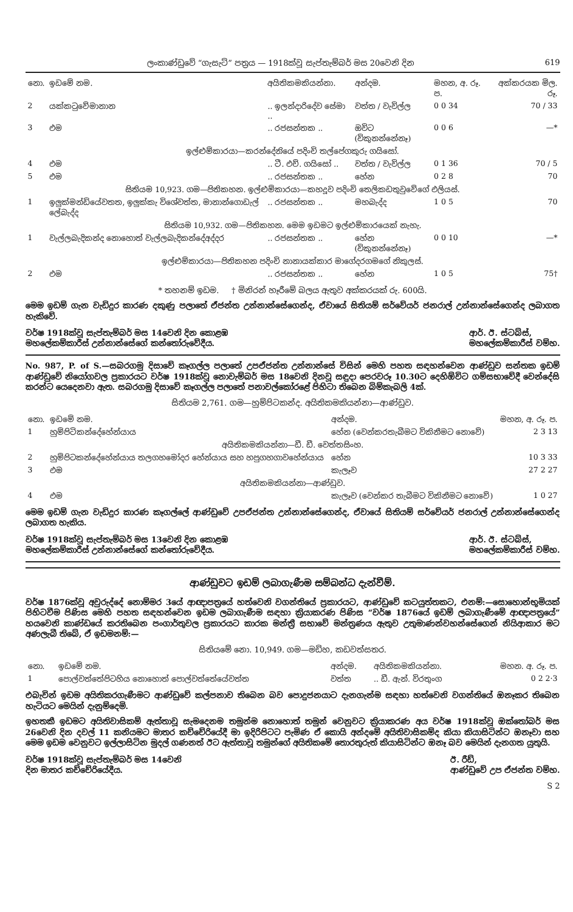ලංකාණ්ඩුවේ “ගැසැට්” පත්‍රය — 1918ක්වූ සැප්තැම්බර් මස 20වෙනි දින 619
| නො. | ඉඩමේ නම. | අයිතිකමකියන්නා. | අන්දම. | මහන, අ. රූ. ප. | අක්කරයක මිල. රූ. |
| --- | --- | --- | --- | --- | --- |
| 2 | යක්කටුවේමානාන | .. ඉලන්දාරිදේව සේමා .. | වත්ත / වැවිල්ල | 0 0 34 | 70 / 33 |
| 3 | එම | .. රජසන්තක .. | ඔවිට (විකුනන්නේනෑ) | 0 0 6 | —* |
| ඉල්ළුම්කාරයා—කරන්දේනියේ පදිංචි තල්පේගකුරු ගයිසෝ. | | | | | |
| 4 | එම | .. ටී. එච්. ගයිසෝ .. | වත්ත / වැවිල්ල | 0 1 36 | 70 / 5 |
| 5 | එම | .. රජසන්තක .. | හේන | 0 2 8 | 70 |
| සිතියම 10,923. ගම—පිතිකහන. ඉල්ළුම්කාරයා—කහදූව පදිංචි තෙලිකඩතුවුවේගේ එලියස්. | | | | | |
| 1 | ඉලුක්මන්ඩියේවතත, ඉලුක්කැ විශේවත්ත, මානාන්ගොඩැල් ලේබැද්ද | .. රජසන්තක .. | මහබැද්ද | 1 0 5 | 70 |
| සිතියම 10,932. ගම—පිතිකහන. මෙම ඉඩමට ඉල්ළුම්කාරයෙක් නැහැ. | | | | | |
| 1 | වැල්ලබැදිකන්ද නොහොත් වැල්ලබැදිකන්දේඅද්දර | .. රජසන්තක .. | හේන (විකුනන්නේනෑ) | 0 0 10 | —* |
| ඉල්ළුම්කාරයා—පිතිකහන පදිංචි නානායක්කාර මාගේදරගමගේ නිකුලස්. | | | | | |
| 2 | එම | .. රජසන්තක .. | හේන | 1 0 5 | 75† |
* තහනම් ඉඩම. † මිනිරන් හෑරීමේ බලය ඇතුව අක්කරයක් රු. 600යි.
මෙම ඉඩම් ගැන වැඩිදුර කාරණ දකුණු පලාතේ ඒජන්ත උන්නාන්සේගෙන්ද, ඒවායේ සිතියම් සර්වේයර් ජනරාල් උන්නාන්සේගෙන්ද ලබාගත හැකිවේ.
වර්ෂ 1918ක්වූ සැප්තැම්බර් මස 14වෙනි දින කොළඹ
මහලේකම්කාරීස් උන්නාන්සේගේ කන්තෝරුවේදීය.
ආර්. ඊ. ස්ටබ්ස්,
මහලේකම්කාරීස් වම්හ.
No. 987, P. of S.—සබරගමු දිසාවේ කෑගල්ල පලාතේ උපඒජන්ත උන්නාන්සේ විසින් මෙහි පහත සඳහන්වෙන ආණ්ඩුව සන්තක ඉඩම් ආණ්ඩුවේ නියෝගවල ප්‍රකාරයට වර්ෂ 1918ක්වූ නොවැම්බර් මස 18වෙනි දිනවූ සඳුදා පෙරවරූ 10.30ට දෙහිඕවිට ගම්සභාවේදී වෙන්දේසි කරන්ට යෙදෙනවා ඇත. සබරගමු දිසාවේ කෑගල්ල පලාතේ පනාවල්කෝරළේ පිහිටා තිබෙන බිම්කැබලි 4ක්.
සිතියම 2,761. ගම—හුම්පිටකන්ද. අයිතිකමකියන්නා—ආණ්ඩුව.
| නො. | ඉඩමේ නම. | අන්දම. | මහන, අ. රූ. ප. |
| --- | --- | --- | --- |
| 1 | හුම්පිටිකන්දේහේන්යාය | හේන (වෙන්කරතැබීමට විකිනීමට නොවේ) | 2 3 13 |
| අයිතිකමකියන්නා—ඩී. ඩී. වෙත්තසිංහ. | | | |
| 2 | හුම්පිටකන්දේහේන්යාය තලගහමෝදර හේන්යාය සහ හපුගහගාවහේන්යාය | හේන | 10 3 33 |
| 3 | එම | කැලෑව | 27 2 27 |
| අයිතිකමකියන්නා—ආණ්ඩුව. | | | |
| 4 | එම | කැලෑව (වෙන්කර තැබීමට විකිනීමට නොවේ) | 1 0 27 |
මෙම ඉඩම් ගැන වැඩිදුර කාරණ කෑගල්ලේ ආණ්ඩුවේ උපඒජන්ත උන්නාන්සේගෙන්ද, ඒවායේ සිතියම් සර්වේයර් ජනරාල් උන්නාන්සේගෙන්ද ලබාගත හැකිය.
වර්ෂ 1918ක්වූ සැප්තැම්බර් මස 13වෙනි දින කොළඹ
මහලේකම්කාරීස් උන්නාන්සේගේ කන්තෝරුවේදීය.
ආර්. ඊ. ස්ටබ්ස්,
මහලේකම්කාරීස් වම්හ.
ආණ්ඩුවට ඉඩම් ලබාගැණීම සම්බන්ධ දැන්වීම්.
වර්ෂ 1876ක්වූ අවුරුද්දේ නොම්මර 3යේ ආඥාපත්‍රයේ හත්වෙනි වගන්තියේ ප්‍රකාරයට, ආණ්ඩුවේ කටයුත්තකට, එනම්:—සොහොන්භූමියක් පිහිටවීම පිණිස මෙහි පහත සඳහන්වෙන ඉඩම ලබාගැණීම සඳහා ක්‍රියාකරණ පිණිස “වර්ෂ 1876යේ ඉඩම් ලබාගැණීමේ ආඥාපත්‍රයේ” හයවෙනි කාණ්ඩයේ කරතිබෙන පංගාර්තුවල ප්‍රකාරයට කාරක මන්ත්‍රී සභාවේ මන්ත්‍රණය ඇතුව උතුමාණන්වහන්සේගෙන් නියිආකාර මට අණලැබී තිබේ, ඒ ඉඩමනම්:—
සිතියමේ නො. 10,949. ගම—මඩිහ, කඩවත්සතර.
| නො. | ඉඩමේ නම. | අන්දම. | අයිතිකමකියන්නා. | මහන. අ. රූ. ප. |
| --- | --- | --- | --- | --- |
| 1 | පොල්වත්තේපිටහිය නොහොත් පොල්වත්තේයේවත්ත | වත්ත | .. ඩී. ඇන්. විරතුංග | 0 2 2·3 |
එබැවින් ඉඩම අයිතිකරගැණීමට ආණ්ඩුවේ කල්පනාව තිබෙන බව පොදුජනයාට දැනගැන්ම සඳහා හත්වෙනි වගන්තියේ ඔනෑකර තිබෙන හැටියට මෙයින් දැනුම්දෙමි.
ඉහතකී ඉඩමට අයිතිවාසිකම් ඇත්තාවූ සැමදෙනම තමුන්ම නොහොත් තමුන් වෙනුවට ක්‍රියාකරණ අය වර්ෂ 1918ක්වූ ඔක්තෝබර් මස 26වෙනි දින දවල් 11 කනියමට මාතර කච්චේරියේදී මා ඉදිරිපිටට පැමිණ ඒ කොයි අන්දමේ අයිතිවාසිකම්ද කියා කියාසිටින්ට ඔනෑවා සහ මෙම ඉඩම වෙනුවට ඉල්ලාසිටින මුදල් ගණනත් ඊට ඇත්තාවූ තමුන්ගේ අයිතිකමේ තොරතුරුත් කියාසිටින්ට ඔනෑ බව මෙයින් දැනගත යුතුයි.
වර්ෂ 1918ක්වූ සැප්තැම්බර් මස 14වෙනි
දින මාතර කච්චේරියේදීය.
ඊ. රීඩ්,
ආණ්ඩුවේ උප ඒජන්ත වම්හ.
S 2